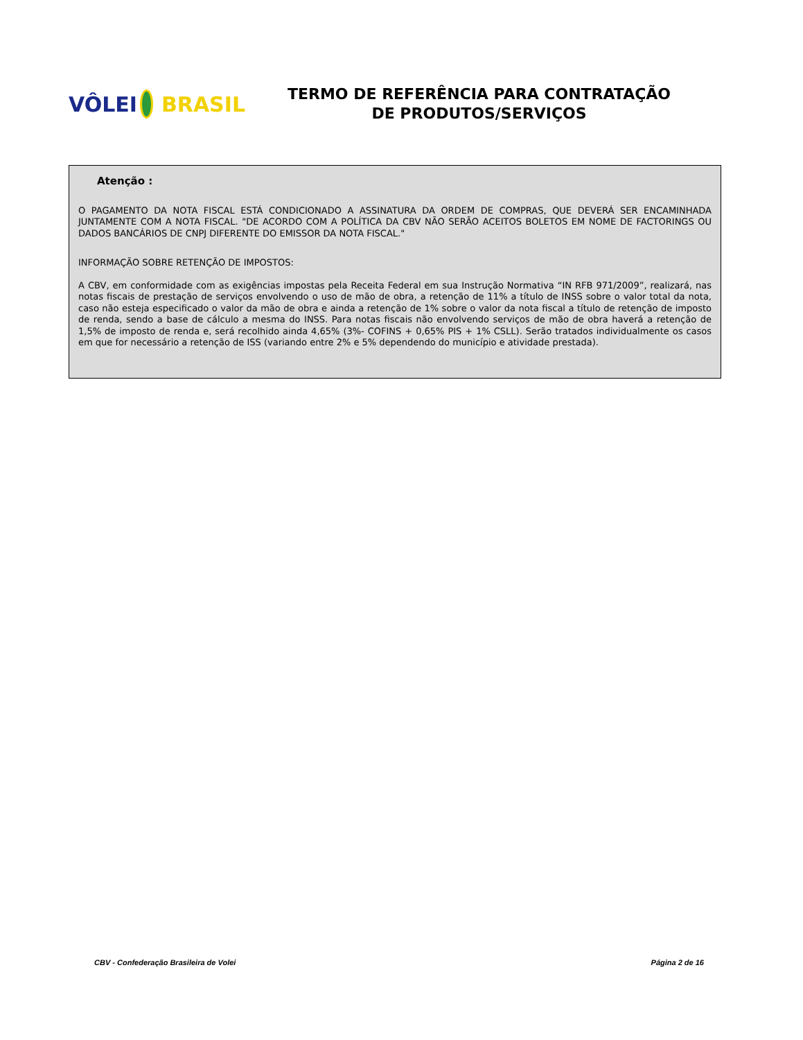VÔLEI BRASIL
TERMO DE REFERÊNCIA PARA CONTRATAÇÃO
DE PRODUTOS/SERVIÇOS
Atenção :
O PAGAMENTO DA NOTA FISCAL ESTÁ CONDICIONADO A ASSINATURA DA ORDEM DE COMPRAS, QUE DEVERÁ SER ENCAMINHADA JUNTAMENTE COM A NOTA FISCAL. "DE ACORDO COM A POLÍTICA DA CBV NÃO SERÃO ACEITOS BOLETOS EM NOME DE FACTORINGS OU DADOS BANCÁRIOS DE CNPJ DIFERENTE DO EMISSOR DA NOTA FISCAL."
INFORMAÇÃO SOBRE RETENÇÃO DE IMPOSTOS:
A CBV, em conformidade com as exigências impostas pela Receita Federal em sua Instrução Normativa “IN RFB 971/2009”, realizará, nas notas fiscais de prestação de serviços envolvendo o uso de mão de obra, a retenção de 11% a título de INSS sobre o valor total da nota, caso não esteja especificado o valor da mão de obra e ainda a retenção de 1% sobre o valor da nota fiscal a título de retenção de imposto de renda, sendo a base de cálculo a mesma do INSS. Para notas fiscais não envolvendo serviços de mão de obra haverá a retenção de 1,5% de imposto de renda e, será recolhido ainda 4,65% (3%- COFINS + 0,65% PIS + 1% CSLL). Serão tratados individualmente os casos em que for necessário a retenção de ISS (variando entre 2% e 5% dependendo do município e atividade prestada).
CBV - Confederação Brasileira de Volei Página 2 de 16